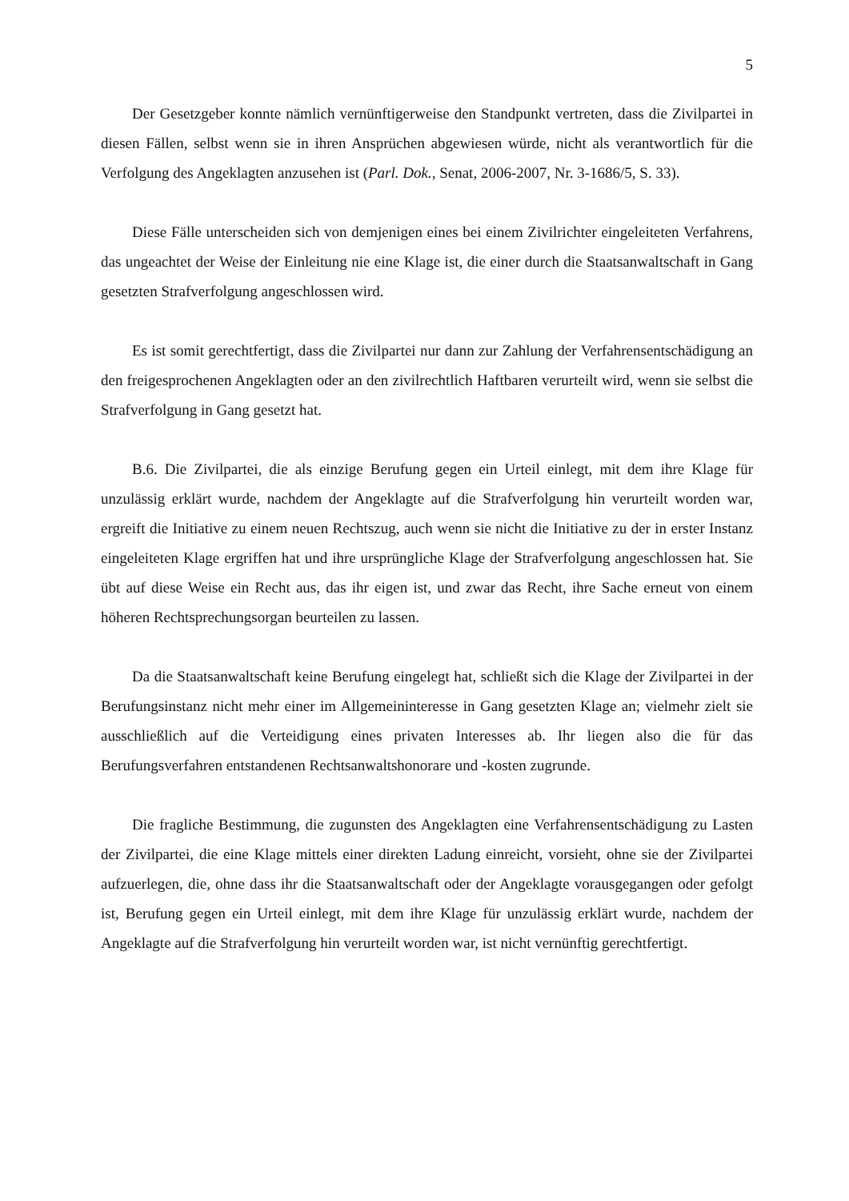5
Der Gesetzgeber konnte nämlich vernünftigerweise den Standpunkt vertreten, dass die Zivilpartei in diesen Fällen, selbst wenn sie in ihren Ansprüchen abgewiesen würde, nicht als verantwortlich für die Verfolgung des Angeklagten anzusehen ist (Parl. Dok., Senat, 2006-2007, Nr. 3-1686/5, S. 33).
Diese Fälle unterscheiden sich von demjenigen eines bei einem Zivilrichter eingeleiteten Verfahrens, das ungeachtet der Weise der Einleitung nie eine Klage ist, die einer durch die Staatsanwaltschaft in Gang gesetzten Strafverfolgung angeschlossen wird.
Es ist somit gerechtfertigt, dass die Zivilpartei nur dann zur Zahlung der Verfahrensentschädigung an den freigesprochenen Angeklagten oder an den zivilrechtlich Haftbaren verurteilt wird, wenn sie selbst die Strafverfolgung in Gang gesetzt hat.
B.6. Die Zivilpartei, die als einzige Berufung gegen ein Urteil einlegt, mit dem ihre Klage für unzulässig erklärt wurde, nachdem der Angeklagte auf die Strafverfolgung hin verurteilt worden war, ergreift die Initiative zu einem neuen Rechtszug, auch wenn sie nicht die Initiative zu der in erster Instanz eingeleiteten Klage ergriffen hat und ihre ursprüngliche Klage der Strafverfolgung angeschlossen hat. Sie übt auf diese Weise ein Recht aus, das ihr eigen ist, und zwar das Recht, ihre Sache erneut von einem höheren Rechtsprechungsorgan beurteilen zu lassen.
Da die Staatsanwaltschaft keine Berufung eingelegt hat, schließt sich die Klage der Zivilpartei in der Berufungsinstanz nicht mehr einer im Allgemeininteresse in Gang gesetzten Klage an; vielmehr zielt sie ausschließlich auf die Verteidigung eines privaten Interesses ab. Ihr liegen also die für das Berufungsverfahren entstandenen Rechtsanwaltshonorare und -kosten zugrunde.
Die fragliche Bestimmung, die zugunsten des Angeklagten eine Verfahrensentschädigung zu Lasten der Zivilpartei, die eine Klage mittels einer direkten Ladung einreicht, vorsieht, ohne sie der Zivilpartei aufzuerlegen, die, ohne dass ihr die Staatsanwaltschaft oder der Angeklagte vorausgegangen oder gefolgt ist, Berufung gegen ein Urteil einlegt, mit dem ihre Klage für unzulässig erklärt wurde, nachdem der Angeklagte auf die Strafverfolgung hin verurteilt worden war, ist nicht vernünftig gerechtfertigt.